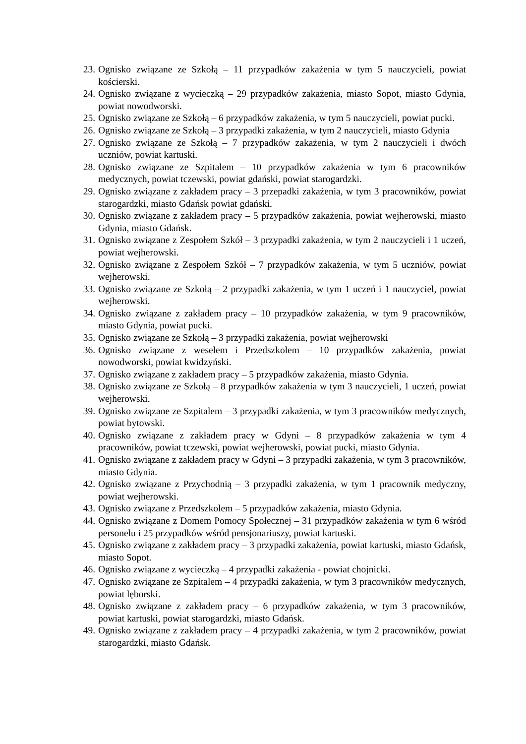23. Ognisko związane ze Szkołą – 11 przypadków zakażenia w tym 5 nauczycieli, powiat kościerski.
24. Ognisko związane z wycieczką – 29 przypadków zakażenia, miasto Sopot, miasto Gdynia, powiat nowodworski.
25. Ognisko związane ze Szkołą – 6 przypadków zakażenia, w tym 5 nauczycieli, powiat pucki.
26. Ognisko związane ze Szkołą – 3 przypadki zakażenia, w tym 2 nauczycieli, miasto Gdynia
27. Ognisko związane ze Szkołą – 7 przypadków zakażenia, w tym 2 nauczycieli i dwóch uczniów, powiat kartuski.
28. Ognisko związane ze Szpitalem – 10 przypadków zakażenia w tym 6 pracowników medycznych, powiat tczewski, powiat gdański, powiat starogardzki.
29. Ognisko związane z zakładem pracy – 3 przepadki zakażenia, w tym 3 pracowników, powiat starogardzki, miasto Gdańsk powiat gdański.
30. Ognisko związane z zakładem pracy – 5 przypadków zakażenia, powiat wejherowski, miasto Gdynia, miasto Gdańsk.
31. Ognisko związane z Zespołem Szkół – 3 przypadki zakażenia, w tym 2 nauczycieli i 1 uczeń, powiat wejherowski.
32. Ognisko związane z Zespołem Szkół – 7 przypadków zakażenia, w tym 5 uczniów, powiat wejherowski.
33. Ognisko związane ze Szkołą – 2 przypadki zakażenia, w tym 1 uczeń i 1 nauczyciel, powiat wejherowski.
34. Ognisko związane z zakładem pracy – 10 przypadków zakażenia, w tym 9 pracowników, miasto Gdynia, powiat pucki.
35. Ognisko związane ze Szkołą – 3 przypadki zakażenia, powiat wejherowski
36. Ognisko związane z weselem i Przedszkolem – 10 przypadków zakażenia, powiat nowodworski, powiat kwidzyński.
37. Ognisko związane z zakładem pracy – 5 przypadków zakażenia, miasto Gdynia.
38. Ognisko związane ze Szkołą – 8 przypadków zakażenia w tym 3 nauczycieli, 1 uczeń, powiat wejherowski.
39. Ognisko związane ze Szpitalem – 3 przypadki zakażenia, w tym 3 pracowników medycznych, powiat bytowski.
40. Ognisko związane z zakładem pracy w Gdyni – 8 przypadków zakażenia w tym 4 pracowników, powiat tczewski, powiat wejherowski, powiat pucki, miasto Gdynia.
41. Ognisko związane z zakładem pracy w Gdyni – 3 przypadki zakażenia, w tym 3 pracowników, miasto Gdynia.
42. Ognisko związane z Przychodnią – 3 przypadki zakażenia, w tym 1 pracownik medyczny, powiat wejherowski.
43. Ognisko związane z Przedszkolem – 5 przypadków zakażenia, miasto Gdynia.
44. Ognisko związane z Domem Pomocy Społecznej – 31 przypadków zakażenia w tym 6 wśród personelu i 25 przypadków wśród pensjonariuszy, powiat kartuski.
45. Ognisko związane z zakładem pracy – 3 przypadki zakażenia, powiat kartuski, miasto Gdańsk, miasto Sopot.
46. Ognisko związane z wycieczką – 4 przypadki zakażenia - powiat chojnicki.
47. Ognisko związane ze Szpitalem – 4 przypadki zakażenia, w tym 3 pracowników medycznych, powiat lęborski.
48. Ognisko związane z zakładem pracy – 6 przypadków zakażenia, w tym 3 pracowników, powiat kartuski, powiat starogardzki, miasto Gdańsk.
49. Ognisko związane z zakładem pracy – 4 przypadki zakażenia, w tym 2 pracowników, powiat starogardzki, miasto Gdańsk.